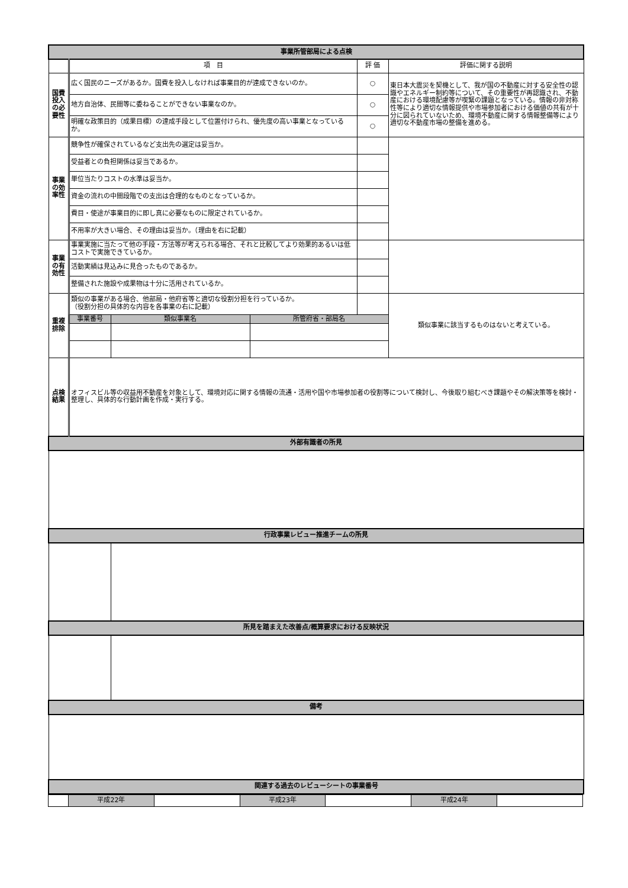| 事業所管部局による点検 | | | | | |
| | 項 目 | | | 評 価 | 評価に関する説明 |
| 国費投入の必要性 | 広く国民のニーズがあるか。国費を投入しなければ事業目的が達成できないのか。 | | | ○ | 東日本大震災を契機として、我が国の不動産に対する安全性の認識やエネルギー制約等について、その重要性が再認識され、不動産における環境配慮等が喫緊の課題となっている。情報の非対称性等により適切な情報提供や市場参加者における価値の共有が十分に図られていないため、環境不動産に関する情報整備等により適切な不動産市場の整備を進める。 |
| | 地方自治体、民間等に委ねることができない事業なのか。 | | | ○ | |
| | 明確な政策目的（成果目標）の達成手段として位置付けられ、優先度の高い事業となっているか。 | | | ○ | |
| 事業の効率性 | 競争性が確保されているなど支出先の選定は妥当か。 | | | | |
| | 受益者との負担関係は妥当であるか。 | | | | |
| | 単位当たりコストの水準は妥当か。 | | | | |
| | 資金の流れの中間段階での支出は合理的なものとなっているか。 | | | | |
| | 費目・使途が事業目的に即し真に必要なものに限定されているか。 | | | | |
| | 不用率が大きい場合、その理由は妥当か。（理由を右に記載） | | | | |
| 事業の有効性 | 事業実施に当たって他の手段・方法等が考えられる場合、それと比較してより効果的あるいは低コストで実施できているか。 | | | | |
| | 活動実績は見込みに見合ったものであるか。 | | | | |
| | 整備された施設や成果物は十分に活用されているか。 | | | | |
| 重複排除 | 類似の事業がある場合、他部局・他府省等と適切な役割分担を行っているか。 （役割分担の具体的な内容を各事業の右に記載） | | | | 類似事業に該当するものはないと考えている。 |
| | 事業番号 | 類似事業名 | 所管府省・部局名 | | |
| 点検結果 | オフィスビル等の収益用不動産を対象として、環境対応に関する情報の流通・活用や国や市場参加者の役割等について検討し、今後取り組むべき課題やその解決策等を検討・整理し、具体的な行動計画を作成・実行する。 | | | | |
| 外部有識者の所見 | | | | | |
| 行政事業レビュー推進チームの所見 | | | | | |
| 所見を踏まえた改善点/概算要求における反映状況 | | | | | |
| 備考 | | | | | |
| 関連する過去のレビューシートの事業番号 | | | | | |
| | 平成22年 | | 平成23年 | | 平成24年 | |